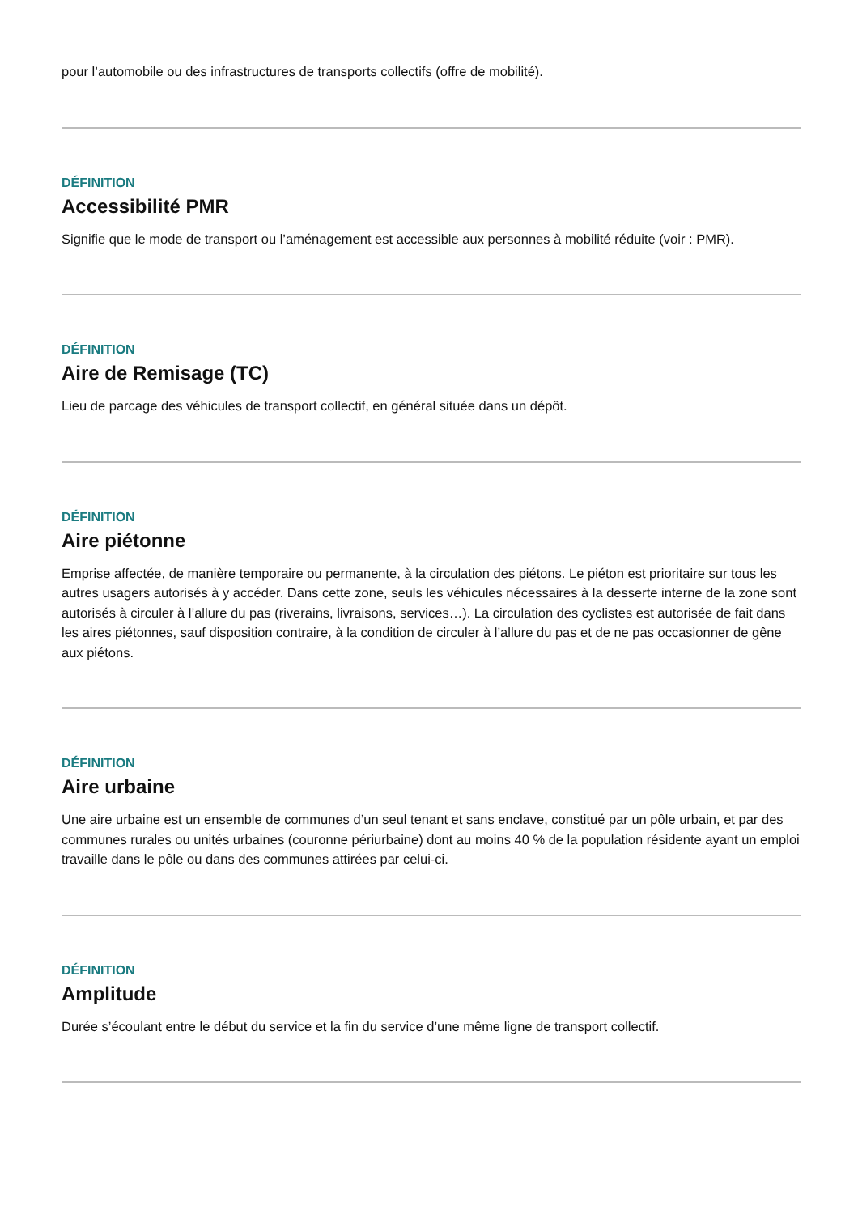pour l’automobile ou des infrastructures de transports collectifs (offre de mobilité).
DÉFINITION
Accessibilité PMR
Signifie que le mode de transport ou l’aménagement est accessible aux personnes à mobilité réduite (voir : PMR).
DÉFINITION
Aire de Remisage (TC)
Lieu de parcage des véhicules de transport collectif, en général située dans un dépôt.
DÉFINITION
Aire piétonne
Emprise affectée, de manière temporaire ou permanente, à la circulation des piétons. Le piéton est prioritaire sur tous les autres usagers autorisés à y accéder. Dans cette zone, seuls les véhicules nécessaires à la desserte interne de la zone sont autorisés à circuler à l’allure du pas (riverains, livraisons, services…). La circulation des cyclistes est autorisée de fait dans les aires piétonnes, sauf disposition contraire, à la condition de circuler à l’allure du pas et de ne pas occasionner de gêne aux piétons.
DÉFINITION
Aire urbaine
Une aire urbaine est un ensemble de communes d’un seul tenant et sans enclave, constitué par un pôle urbain, et par des communes rurales ou unités urbaines (couronne périurbaine) dont au moins 40 % de la population résidente ayant un emploi travaille dans le pôle ou dans des communes attirées par celui-ci.
DÉFINITION
Amplitude
Durée s’écoulant entre le début du service et la fin du service d’une même ligne de transport collectif.